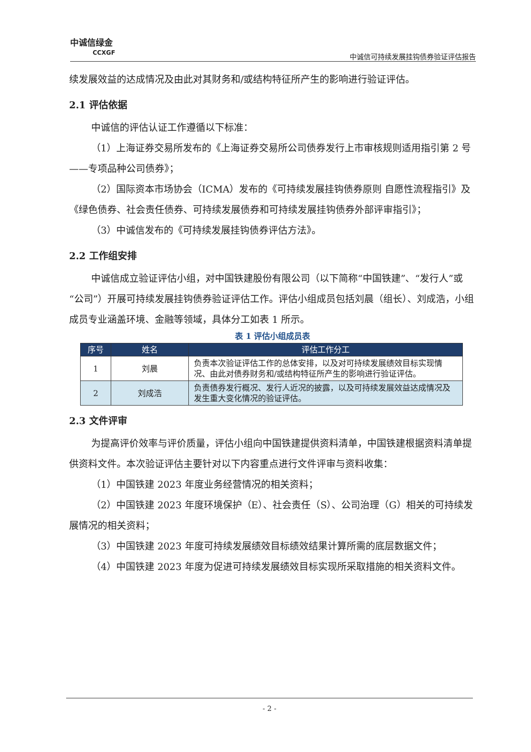中诚信绿金
CCXGF
中诚信可持续发展挂钩债券验证评估报告
续发展效益的达成情况及由此对其财务和/或结构特征所产生的影响进行验证评估。
2.1 评估依据
中诚信的评估认证工作遵循以下标准：
（1）上海证券交易所发布的《上海证券交易所公司债券发行上市审核规则适用指引第 2 号——专项品种公司债券》；
（2）国际资本市场协会（ICMA）发布的《可持续发展挂钩债券原则 自愿性流程指引》及《绿色债券、社会责任债券、可持续发展债券和可持续发展挂钩债券外部评审指引》；
（3）中诚信发布的《可持续发展挂钩债券评估方法》。
2.2 工作组安排
中诚信成立验证评估小组，对中国铁建股份有限公司（以下简称“中国铁建”、“发行人”或“公司”）开展可持续发展挂钩债券验证评估工作。评估小组成员包括刘晨（组长）、刘成浩，小组成员专业涵盖环境、金融等领域，具体分工如表 1 所示。
表 1 评估小组成员表
| 序号 | 姓名 | 评估工作分工 |
| --- | --- | --- |
| 1 | 刘晨 | 负责本次验证评估工作的总体安排，以及对可持续发展绩效目标实现情况、由此对债券财务和/或结构特征所产生的影响进行验证评估。 |
| 2 | 刘成浩 | 负责债券发行概况、发行人近况的披露，以及可持续发展效益达成情况及发生重大变化情况的验证评估。 |
2.3 文件评审
为提高评价效率与评价质量，评估小组向中国铁建提供资料清单，中国铁建根据资料清单提供资料文件。本次验证评估主要针对以下内容重点进行文件评审与资料收集：
（1）中国铁建 2023 年度业务经营情况的相关资料；
（2）中国铁建 2023 年度环境保护（E）、社会责任（S）、公司治理（G）相关的可持续发展情况的相关资料；
（3）中国铁建 2023 年度可持续发展绩效目标绩效结果计算所需的底层数据文件；
（4）中国铁建 2023 年度为促进可持续发展绩效目标实现所采取措施的相关资料文件。
- 2 -